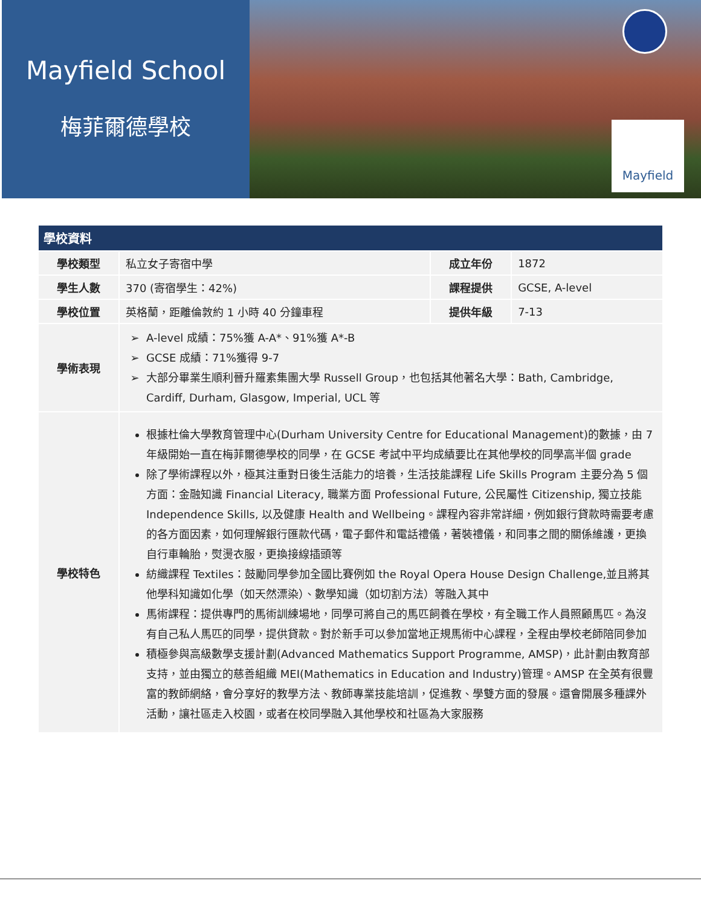Mayfield School
梅菲爾德學校
Mayfield
| 學校資料 | | | |
| --- | --- | --- | --- |
| 學校類型 | 私立女子寄宿中學 | 成立年份 | 1872 |
| 學生人數 | 370 (寄宿學生：42%) | 課程提供 | GCSE, A-level |
| 學校位置 | 英格蘭，距離倫敦約 1 小時 40 分鐘車程 | 提供年級 | 7-13 |
| 學術表現 | A-level 成績：75%獲 A-A*、91%獲 A*-B GCSE 成績：71%獲得 9-7 大部分畢業生順利晉升羅素集團大學 Russell Group，也包括其他著名大學：Bath, Cambridge, Cardiff, Durham, Glasgow, Imperial, UCL 等 | | |
| 學校特色 | 根據杜倫大學教育管理中心(Durham University Centre for Educational Management)的數據，由 7 年級開始一直在梅菲爾德學校的同學，在 GCSE 考試中平均成績要比在其他學校的同學高半個 grade 除了學術課程以外，極其注重對日後生活能力的培養，生活技能課程 Life Skills Program 主要分為 5 個方面：金融知識 Financial Literacy, 職業方面 Professional Future, 公民屬性 Citizenship, 獨立技能 Independence Skills, 以及健康 Health and Wellbeing。課程內容非常詳細，例如銀行貸款時需要考慮的各方面因素，如何理解銀行匯款代碼，電子郵件和電話禮儀，著裝禮儀，和同事之間的關係維護，更換自行車輪胎，熨燙衣服，更換接線插頭等 紡織課程 Textiles：鼓勵同學參加全國比賽例如 the Royal Opera House Design Challenge,並且將其他學科知識如化學（如天然漂染）、數學知識（如切割方法）等融入其中 馬術課程：提供專門的馬術訓練場地，同學可將自己的馬匹飼養在學校，有全職工作人員照顧馬匹。為沒有自己私人馬匹的同學，提供貸款。對於新手可以參加當地正規馬術中心課程，全程由學校老師陪同參加 積極參與高級數學支援計劃(Advanced Mathematics Support Programme, AMSP)，此計劃由教育部支持，並由獨立的慈善組織 MEI(Mathematics in Education and Industry)管理。AMSP 在全英有很豐富的教師網絡，會分享好的教學方法、教師專業技能培訓，促進教、學雙方面的發展。還會開展多種課外活動，讓社區走入校園，或者在校同學融入其他學校和社區為大家服務 | | |